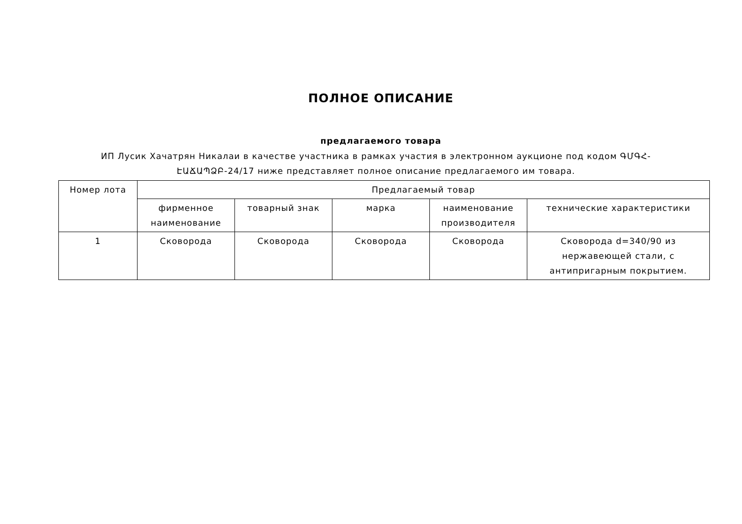ПОЛНОЕ ОПИСАНИЕ
предлагаемого товара
ИП Лусик Хачатрян Никалаи в качестве участника в рамках участия в электронном аукционе под кодом ԳՄԳՀ-ԷԱՃԱՊՁԲ-24/17 ниже представляет полное описание предлагаемого им товара.
| Номер лота | Предлагаемый товар | | | | |
| --- | --- | --- | --- | --- | --- |
| | фирменное наименование | товарный знак | марка | наименование производителя | технические характеристики |
| 1 | Сковорода | Сковорода | Сковорода | Сковорода | Сковорода d=340/90 из нержавеющей стали, с антипригарным покрытием. |